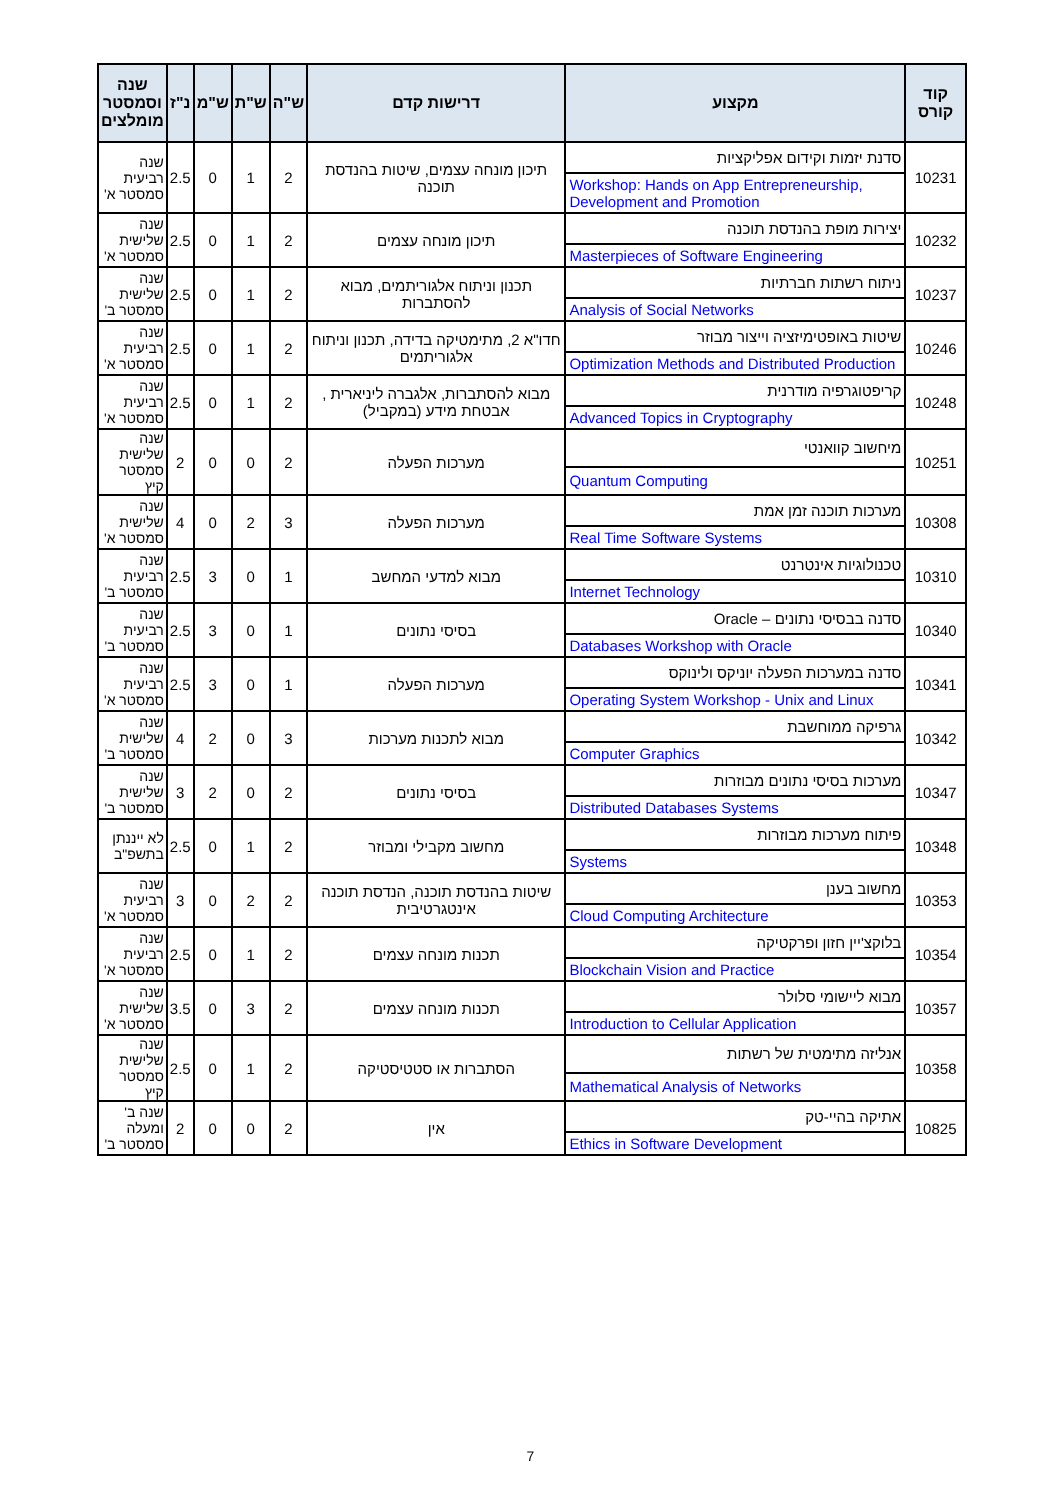| קוד קורס | מקצוע | דרישות קדם | ש"ה | ש"ת | ש"מ | נ"ז | שנה וסמסטר מומלצים |
| --- | --- | --- | --- | --- | --- | --- | --- |
| 10231 | סדנת יזמות וקידום אפליקציות | תיכון מונחה עצמים, שיטות בהנדסת תוכנה | 2 | 1 | 0 | 2.5 | שנה רביעית סמסטר א' |
| | Workshop: Hands on App Entrepreneurship, Development and Promotion | | | | | | |
| 10232 | יצירות מופת בהנדסת תוכנה | תיכון מונחה עצמים | 2 | 1 | 0 | 2.5 | שנה שלישית סמסטר א' |
| | Masterpieces of Software Engineering | | | | | | |
| 10237 | ניתוח רשתות חברתיות | תכנון וניתוח אלגוריתמים, מבוא להסתברות | 2 | 1 | 0 | 2.5 | שנה שלישית סמסטר ב' |
| | Analysis of Social Networks | | | | | | |
| 10246 | שיטות באופטימיזציה וייצור מבוזר | חדו"א 2, מתימטיקה בדידה, תכנון וניתוח אלגוריתמים | 2 | 1 | 0 | 2.5 | שנה רביעית סמסטר א' |
| | Optimization Methods and Distributed Production | | | | | | |
| 10248 | קריפטוגרפיה מודרנית | מבוא להסתברות, אלגברה ליניארית , אבטחת מידע (במקביל) | 2 | 1 | 0 | 2.5 | שנה רביעית סמסטר א' |
| | Advanced Topics in Cryptography | | | | | | |
| 10251 | מיחשוב קוואנטי | מערכות הפעלה | 2 | 0 | 0 | 2 | שנה שלישית סמסטר קיץ |
| | Quantum Computing | | | | | | |
| 10308 | מערכות תוכנה זמן אמת | מערכות הפעלה | 3 | 2 | 0 | 4 | שנה שלישית סמסטר א' |
| | Real Time Software Systems | | | | | | |
| 10310 | טכנולוגיות אינטרנט | מבוא למדעי המחשב | 1 | 0 | 3 | 2.5 | שנה רביעית סמסטר ב' |
| | Internet Technology | | | | | | |
| 10340 | סדנה בבסיסי נתונים – Oracle | בסיסי נתונים | 1 | 0 | 3 | 2.5 | שנה רביעית סמסטר ב' |
| | Databases Workshop with Oracle | | | | | | |
| 10341 | סדנה במערכות הפעלה יוניקס ולינוקס | מערכות הפעלה | 1 | 0 | 3 | 2.5 | שנה רביעית סמסטר א' |
| | Operating System Workshop - Unix and Linux | | | | | | |
| 10342 | גרפיקה ממוחשבת | מבוא לתכנות מערכות | 3 | 0 | 2 | 4 | שנה שלישית סמסטר ב' |
| | Computer Graphics | | | | | | |
| 10347 | מערכות בסיסי נתונים מבוזרות | בסיסי נתונים | 2 | 0 | 2 | 3 | שנה שלישית סמסטר ב' |
| | Distributed Databases Systems | | | | | | |
| 10348 | פיתוח מערכות מבוזרות | מחשוב מקבילי ומבוזר | 2 | 1 | 0 | 2.5 | לא ייננתן בתשפ"ב |
| | Systems | | | | | | |
| 10353 | מחשוב בענן | שיטות בהנדסת תוכנה, הנדסת תוכנה אינטגרטיבית | 2 | 2 | 0 | 3 | שנה רביעית סמסטר א' |
| | Cloud Computing Architecture | | | | | | |
| 10354 | בלוקצ'יין חזון ופרקטיקה | תכנות מונחה עצמים | 2 | 1 | 0 | 2.5 | שנה רביעית סמסטר א' |
| | Blockchain Vision and Practice | | | | | | |
| 10357 | מבוא ליישומי סלולר | תכנות מונחה עצמים | 2 | 3 | 0 | 3.5 | שנה שלישית סמסטר א' |
| | Introduction to Cellular Application | | | | | | |
| 10358 | אנליזה מתימטית של רשתות | הסתברות או סטטיסטיקה | 2 | 1 | 0 | 2.5 | שנה שלישית סמסטר קיץ |
| | Mathematical Analysis of Networks | | | | | | |
| 10825 | אתיקה בהיי-טק | אין | 2 | 0 | 0 | 2 | שנה ב' ומעלה סמסטר ב' |
| | Ethics in Software Development | | | | | | |
7